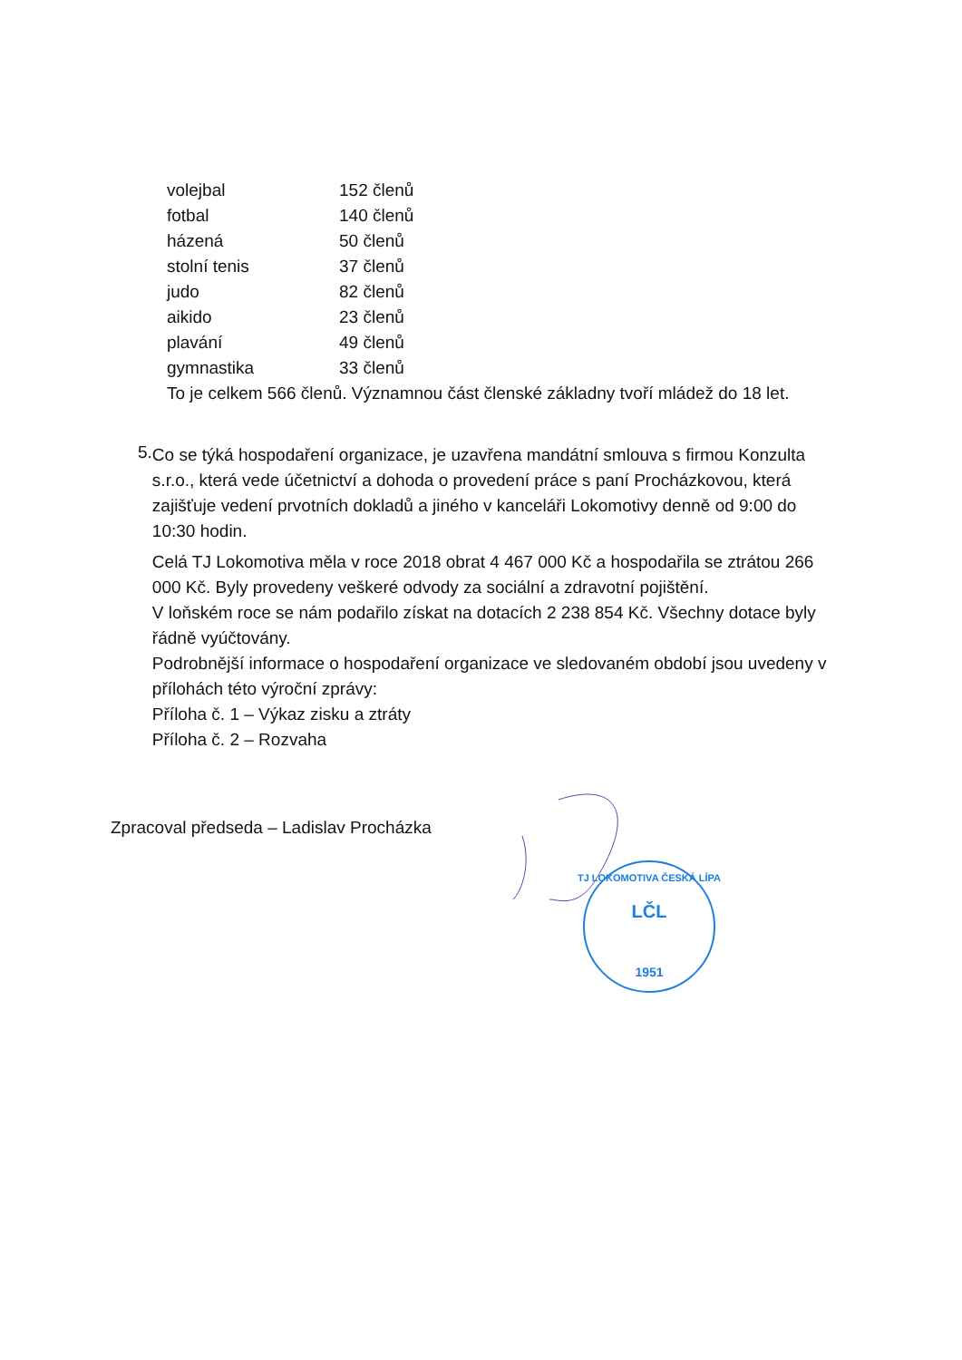| volejbal | 152 členů |
| fotbal | 140 členů |
| házená | 50 členů |
| stolní tenis | 37 členů |
| judo | 82 členů |
| aikido | 23 členů |
| plavání | 49 členů |
| gymnastika | 33 členů |
To je celkem 566 členů. Významnou část členské základny tvoří mládež do 18 let.
5.
Co se týká hospodaření organizace, je uzavřena mandátní smlouva s firmou Konzulta s.r.o., která vede účetnictví a dohoda o provedení práce s paní Procházkovou, která zajišťuje vedení prvotních dokladů a jiného v kanceláři Lokomotivy denně od 9:00 do 10:30 hodin.
Celá TJ Lokomotiva měla v roce 2018 obrat 4 467 000 Kč a hospodařila se ztrátou 266 000 Kč. Byly provedeny veškeré odvody za sociální a zdravotní pojištění.
V loňském roce se nám podařilo získat na dotacích 2 238 854 Kč. Všechny dotace byly řádně vyúčtovány.
Podrobnější informace o hospodaření organizace ve sledovaném období jsou uvedeny v přílohách této výroční zprávy:
Příloha č. 1 – Výkaz zisku a ztráty
Příloha č. 2 – Rozvaha
Zpracoval předseda – Ladislav Procházka
LČL
1951
TJ LOKOMOTIVA ČESKÁ LÍPA